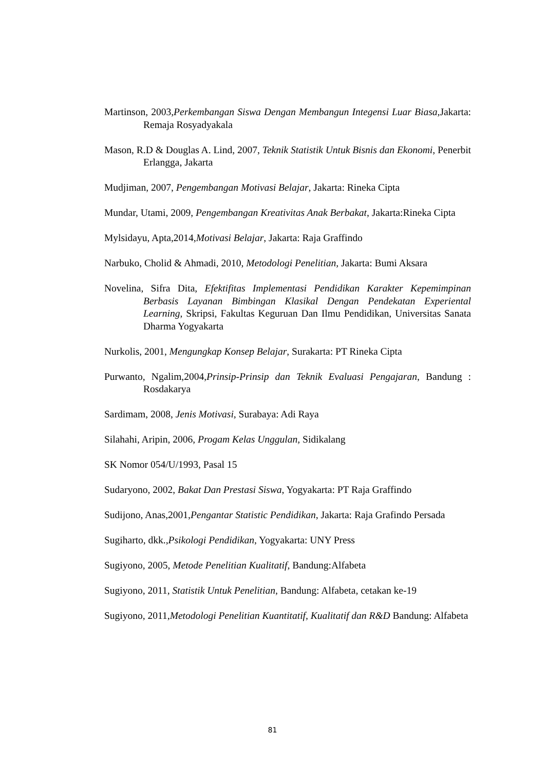Martinson, 2003,Perkembangan Siswa Dengan Membangun Integensi Luar Biasa,Jakarta: Remaja Rosyadyakala
Mason, R.D & Douglas A. Lind, 2007, Teknik Statistik Untuk Bisnis dan Ekonomi, Penerbit Erlangga, Jakarta
Mudjiman, 2007, Pengembangan Motivasi Belajar, Jakarta: Rineka Cipta
Mundar, Utami, 2009, Pengembangan Kreativitas Anak Berbakat, Jakarta:Rineka Cipta
Mylsidayu, Apta,2014,Motivasi Belajar, Jakarta: Raja Graffindo
Narbuko, Cholid & Ahmadi, 2010, Metodologi Penelitian, Jakarta: Bumi Aksara
Novelina, Sifra Dita, Efektifitas Implementasi Pendidikan Karakter Kepemimpinan Berbasis Layanan Bimbingan Klasikal Dengan Pendekatan Experiental Learning, Skripsi, Fakultas Keguruan Dan Ilmu Pendidikan, Universitas Sanata Dharma Yogyakarta
Nurkolis, 2001, Mengungkap Konsep Belajar, Surakarta: PT Rineka Cipta
Purwanto, Ngalim,2004,Prinsip-Prinsip dan Teknik Evaluasi Pengajaran, Bandung : Rosdakarya
Sardimam, 2008, Jenis Motivasi, Surabaya: Adi Raya
Silahahi, Aripin, 2006, Progam Kelas Unggulan, Sidikalang
SK Nomor 054/U/1993, Pasal 15
Sudaryono, 2002, Bakat Dan Prestasi Siswa, Yogyakarta: PT Raja Graffindo
Sudijono, Anas,2001,Pengantar Statistic Pendidikan, Jakarta: Raja Grafindo Persada
Sugiharto, dkk.,Psikologi Pendidikan, Yogyakarta: UNY Press
Sugiyono, 2005, Metode Penelitian Kualitatif, Bandung:Alfabeta
Sugiyono, 2011, Statistik Untuk Penelitian, Bandung: Alfabeta, cetakan ke-19
Sugiyono, 2011,Metodologi Penelitian Kuantitatif, Kualitatif dan R&D Bandung: Alfabeta
81